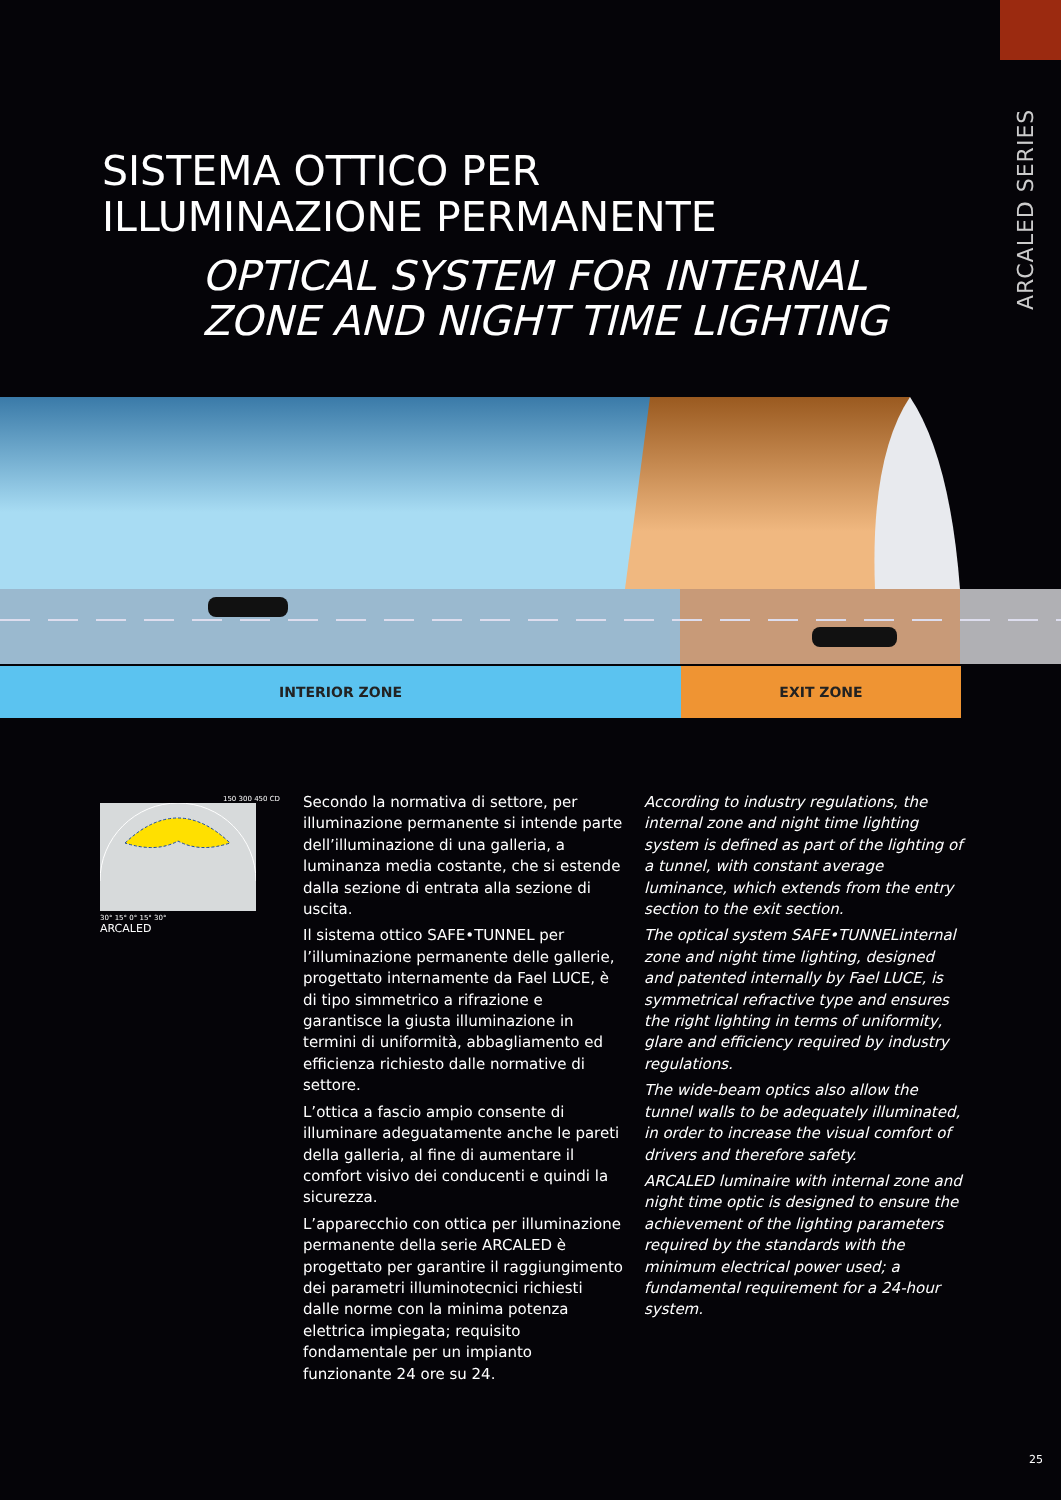ARCALED SERIES
SISTEMA OTTICO PER
ILLUMINAZIONE PERMANENTE
OPTICAL SYSTEM FOR INTERNAL
ZONE AND NIGHT TIME LIGHTING
INTERIOR ZONE EXIT ZONE
150 300 450 CD
30° 15° 0° 15° 30°
ARCALED
Secondo la normativa di settore, per illuminazione permanente si intende parte dell’illuminazione di una galleria, a luminanza media costante, che si estende dalla sezione di entrata alla sezione di uscita.
Il sistema ottico SAFE•TUNNEL per l’illuminazione permanente delle gallerie, progettato internamente da Fael LUCE, è di tipo simmetrico a rifrazione e garantisce la giusta illuminazione in termini di uniformità, abbagliamento ed efficienza richiesto dalle normative di settore.
L’ottica a fascio ampio consente di illuminare adeguatamente anche le pareti della galleria, al fine di aumentare il comfort visivo dei conducenti e quindi la sicurezza.
L’apparecchio con ottica per illuminazione permanente della serie ARCALED è progettato per garantire il raggiungimento dei parametri illuminotecnici richiesti dalle norme con la minima potenza elettrica impiegata; requisito fondamentale per un impianto funzionante 24 ore su 24.
According to industry regulations, the internal zone and night time lighting system is defined as part of the lighting of a tunnel, with constant average luminance, which extends from the entry section to the exit section.
The optical system SAFE•TUNNELinternal zone and night time lighting, designed and patented internally by Fael LUCE, is symmetrical refractive type and ensures the right lighting in terms of uniformity, glare and efficiency required by industry regulations.
The wide-beam optics also allow the tunnel walls to be adequately illuminated, in order to increase the visual comfort of drivers and therefore safety.
ARCALED luminaire with internal zone and night time optic is designed to ensure the achievement of the lighting parameters required by the standards with the minimum electrical power used; a fundamental requirement for a 24-hour system.
25